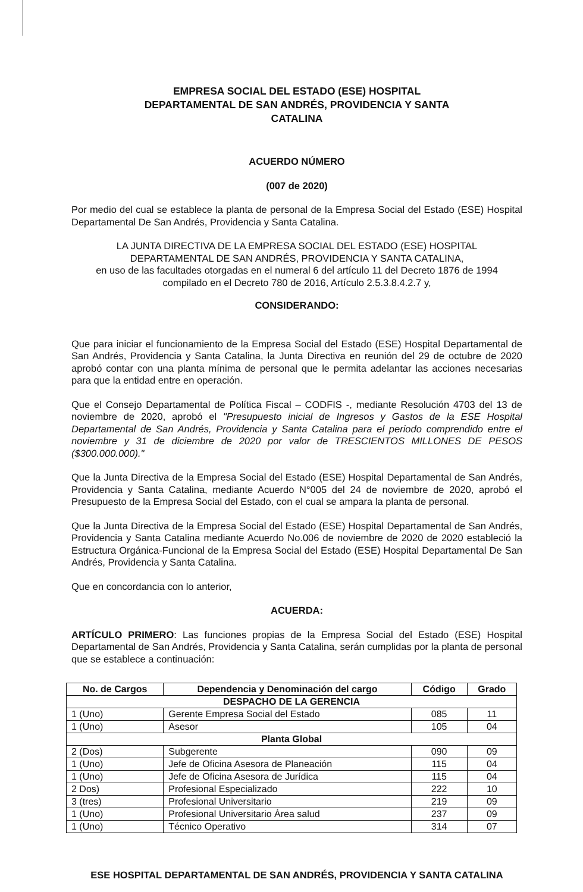EMPRESA SOCIAL DEL ESTADO (ESE) HOSPITAL
DEPARTAMENTAL DE SAN ANDRÉS, PROVIDENCIA Y SANTA
CATALINA
ACUERDO NÚMERO
(007 de 2020)
Por medio del cual se establece la planta de personal de la Empresa Social del Estado (ESE) Hospital Departamental De San Andrés, Providencia y Santa Catalina.
LA JUNTA DIRECTIVA DE LA EMPRESA SOCIAL DEL ESTADO (ESE) HOSPITAL
DEPARTAMENTAL DE SAN ANDRÉS, PROVIDENCIA Y SANTA CATALINA,
en uso de las facultades otorgadas en el numeral 6 del artículo 11 del Decreto 1876 de 1994
compilado en el Decreto 780 de 2016, Artículo 2.5.3.8.4.2.7 y,
CONSIDERANDO:
Que para iniciar el funcionamiento de la Empresa Social del Estado (ESE) Hospital Departamental de San Andrés, Providencia y Santa Catalina, la Junta Directiva en reunión del 29 de octubre de 2020 aprobó contar con una planta mínima de personal que le permita adelantar las acciones necesarias para que la entidad entre en operación.
Que el Consejo Departamental de Política Fiscal – CODFIS -, mediante Resolución 4703 del 13 de noviembre de 2020, aprobó el "Presupuesto inicial de Ingresos y Gastos de la ESE Hospital Departamental de San Andrés, Providencia y Santa Catalina para el periodo comprendido entre el noviembre y 31 de diciembre de 2020 por valor de TRESCIENTOS MILLONES DE PESOS ($300.000.000)."
Que la Junta Directiva de la Empresa Social del Estado (ESE) Hospital Departamental de San Andrés, Providencia y Santa Catalina, mediante Acuerdo N°005 del 24 de noviembre de 2020, aprobó el Presupuesto de la Empresa Social del Estado, con el cual se ampara la planta de personal.
Que la Junta Directiva de la Empresa Social del Estado (ESE) Hospital Departamental de San Andrés, Providencia y Santa Catalina mediante Acuerdo No.006 de noviembre de 2020 de 2020 estableció la Estructura Orgánica-Funcional de la Empresa Social del Estado (ESE) Hospital Departamental De San Andrés, Providencia y Santa Catalina.
Que en concordancia con lo anterior,
ACUERDA:
ARTÍCULO PRIMERO: Las funciones propias de la Empresa Social del Estado (ESE) Hospital Departamental de San Andrés, Providencia y Santa Catalina, serán cumplidas por la planta de personal que se establece a continuación:
| No. de Cargos | Dependencia y Denominación del cargo | Código | Grado |
| --- | --- | --- | --- |
| DESPACHO DE LA GERENCIA | | | |
| 1 (Uno) | Gerente Empresa Social del Estado | 085 | 11 |
| 1 (Uno) | Asesor | 105 | 04 |
| Planta Global | | | |
| 2 (Dos) | Subgerente | 090 | 09 |
| 1 (Uno) | Jefe de Oficina Asesora de Planeación | 115 | 04 |
| 1 (Uno) | Jefe de Oficina Asesora de Jurídica | 115 | 04 |
| 2 Dos) | Profesional Especializado | 222 | 10 |
| 3 (tres) | Profesional Universitario | 219 | 09 |
| 1 (Uno) | Profesional Universitario Área salud | 237 | 09 |
| 1 (Uno) | Técnico Operativo | 314 | 07 |
ESE HOSPITAL DEPARTAMENTAL DE SAN ANDRÉS, PROVIDENCIA Y SANTA CATALINA